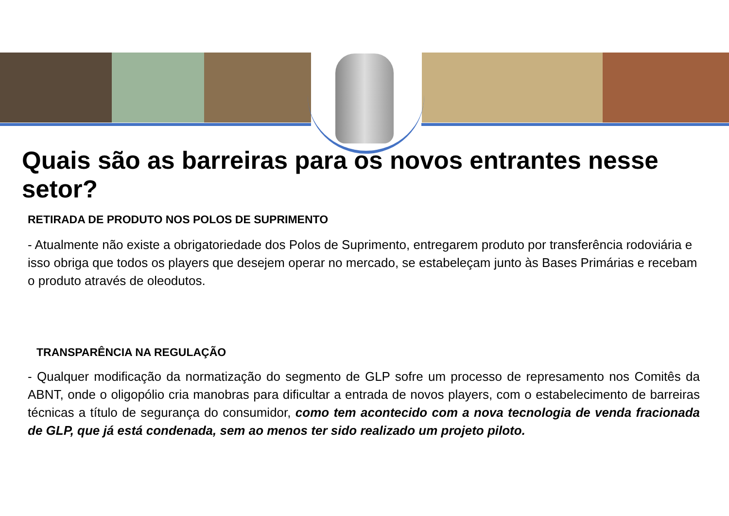Quais são as barreiras para os novos entrantes nesse setor?
RETIRADA DE PRODUTO NOS POLOS DE SUPRIMENTO
- Atualmente não existe a obrigatoriedade dos Polos de Suprimento, entregarem produto por transferência rodoviária e isso obriga que todos os players que desejem operar no mercado, se estabeleçam junto às Bases Primárias e recebam o produto através de oleodutos.
TRANSPARÊNCIA NA REGULAÇÃO
- Qualquer modificação da normatização do segmento de GLP sofre um processo de represamento nos Comitês da ABNT, onde o oligopólio cria manobras para dificultar a entrada de novos players, com o estabelecimento de barreiras técnicas a título de segurança do consumidor, como tem acontecido com a nova tecnologia de venda fracionada de GLP, que já está condenada, sem ao menos ter sido realizado um projeto piloto.